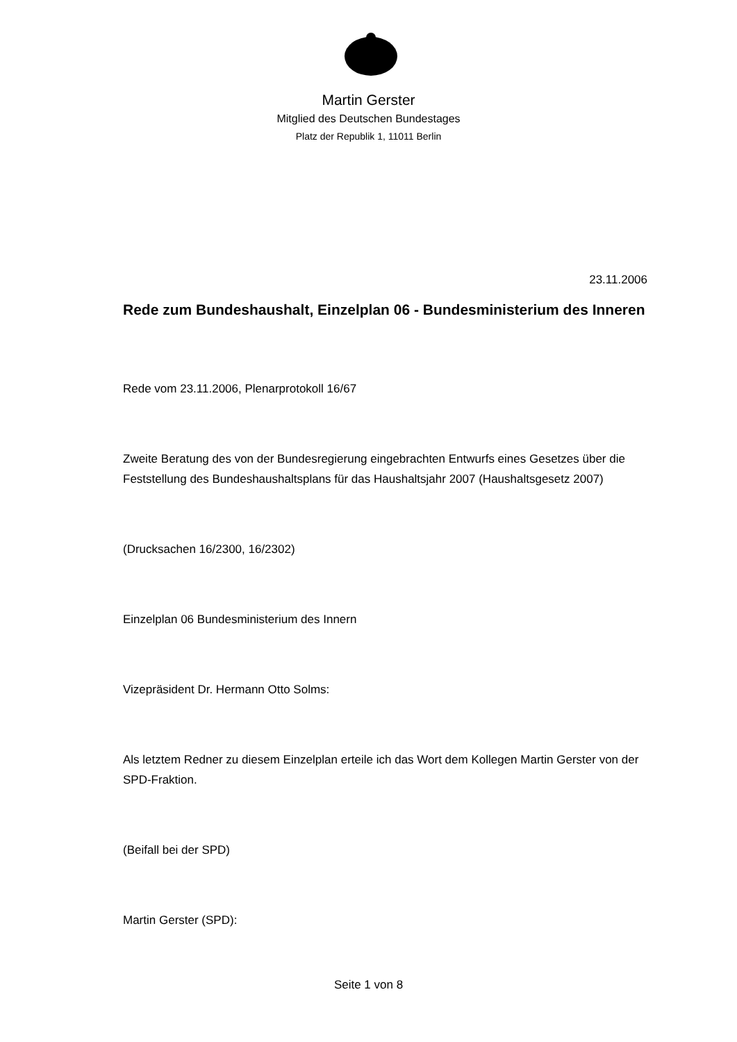Martin Gerster
Mitglied des Deutschen Bundestages
Platz der Republik 1, 11011 Berlin
23.11.2006
Rede zum Bundeshaushalt, Einzelplan 06 - Bundesministerium des Inneren
Rede vom 23.11.2006, Plenarprotokoll 16/67
Zweite Beratung des von der Bundesregierung eingebrachten Entwurfs eines Gesetzes über die Feststellung des Bundeshaushaltsplans für das Haushaltsjahr 2007 (Haushaltsgesetz 2007)
(Drucksachen 16/2300, 16/2302)
Einzelplan 06 Bundesministerium des Innern
Vizepräsident Dr. Hermann Otto Solms:
Als letztem Redner zu diesem Einzelplan erteile ich das Wort dem Kollegen Martin Gerster von der SPD-Fraktion.
(Beifall bei der SPD)
Martin Gerster (SPD):
Seite 1 von 8